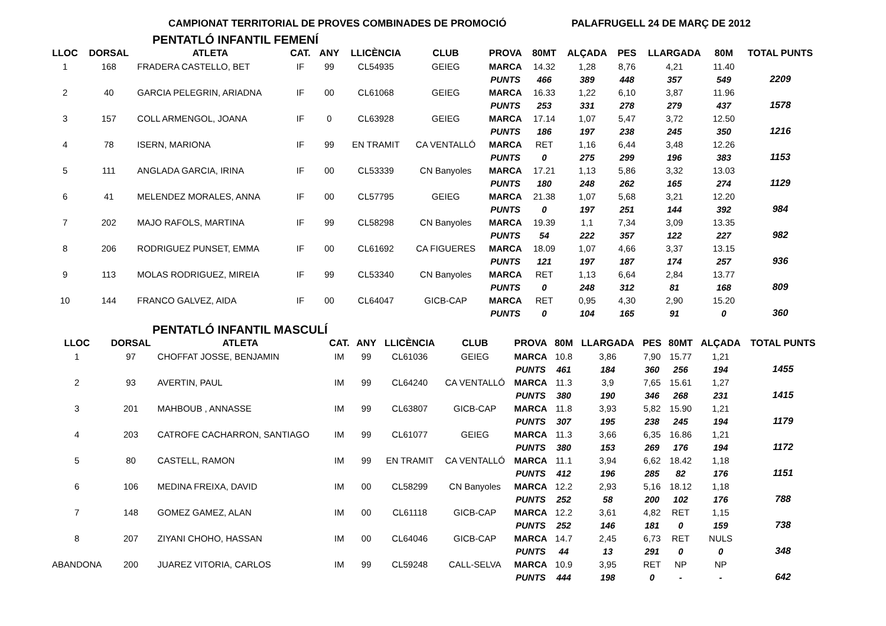CAMPIONAT TERRITORIAL DE PROVES COMBINADES DE PROMOCIÓ PALAFRUGELL 24 DE MARÇ DE 2012
PENTATLÓ INFANTIL FEMENÍ
| LLOC | DORSAL | ATLETA | CAT. | ANY | LLICÈNCIA | CLUB | PROVA | 80MT | ALÇADA | PES | LLARGADA | 80M | TOTAL PUNTS |
| --- | --- | --- | --- | --- | --- | --- | --- | --- | --- | --- | --- | --- | --- |
| 1 | 168 | FRADERA CASTELLO, BET | IF | 99 | CL54935 | GEIEG | MARCA | 14.32 | 1,28 | 8,76 | 4,21 | 11.40 | |
| | | | | | | | PUNTS | 466 | 389 | 448 | 357 | 549 | 2209 |
| 2 | 40 | GARCIA PELEGRIN, ARIADNA | IF | 00 | CL61068 | GEIEG | MARCA | 16.33 | 1,22 | 6,10 | 3,87 | 11.96 | |
| | | | | | | | PUNTS | 253 | 331 | 278 | 279 | 437 | 1578 |
| 3 | 157 | COLL ARMENGOL, JOANA | IF | 0 | CL63928 | GEIEG | MARCA | 17.14 | 1,07 | 5,47 | 3,72 | 12.50 | |
| | | | | | | | PUNTS | 186 | 197 | 238 | 245 | 350 | 1216 |
| 4 | 78 | ISERN, MARIONA | IF | 99 | EN TRAMIT | CA VENTALLÓ | MARCA | RET | 1,16 | 6,44 | 3,48 | 12.26 | |
| | | | | | | | PUNTS | 0 | 275 | 299 | 196 | 383 | 1153 |
| 5 | 111 | ANGLADA GARCIA, IRINA | IF | 00 | CL53339 | CN Banyoles | MARCA | 17.21 | 1,13 | 5,86 | 3,32 | 13.03 | |
| | | | | | | | PUNTS | 180 | 248 | 262 | 165 | 274 | 1129 |
| 6 | 41 | MELENDEZ MORALES, ANNA | IF | 00 | CL57795 | GEIEG | MARCA | 21.38 | 1,07 | 5,68 | 3,21 | 12.20 | |
| | | | | | | | PUNTS | 0 | 197 | 251 | 144 | 392 | 984 |
| 7 | 202 | MAJO RAFOLS, MARTINA | IF | 99 | CL58298 | CN Banyoles | MARCA | 19.39 | 1,1 | 7,34 | 3,09 | 13.35 | |
| | | | | | | | PUNTS | 54 | 222 | 357 | 122 | 227 | 982 |
| 8 | 206 | RODRIGUEZ PUNSET, EMMA | IF | 00 | CL61692 | CA FIGUERES | MARCA | 18.09 | 1,07 | 4,66 | 3,37 | 13.15 | |
| | | | | | | | PUNTS | 121 | 197 | 187 | 174 | 257 | 936 |
| 9 | 113 | MOLAS RODRIGUEZ, MIREIA | IF | 99 | CL53340 | CN Banyoles | MARCA | RET | 1,13 | 6,64 | 2,84 | 13.77 | |
| | | | | | | | PUNTS | 0 | 248 | 312 | 81 | 168 | 809 |
| 10 | 144 | FRANCO GALVEZ, AIDA | IF | 00 | CL64047 | GICB-CAP | MARCA | RET | 0,95 | 4,30 | 2,90 | 15.20 | |
| | | | | | | | PUNTS | 0 | 104 | 165 | 91 | 0 | 360 |
PENTATLÓ INFANTIL MASCULÍ
| LLOC | DORSAL | ATLETA | CAT. | ANY | LLICÈNCIA | CLUB | PROVA | 80M | LLARGADA | PES | 80MT | ALÇADA | TOTAL PUNTS |
| --- | --- | --- | --- | --- | --- | --- | --- | --- | --- | --- | --- | --- | --- |
| 1 | 97 | CHOFFAT JOSSE, BENJAMIN | IM | 99 | CL61036 | GEIEG | MARCA | 10.8 | 3,86 | 7,90 | 15.77 | 1,21 | |
| | | | | | | | PUNTS | 461 | 184 | 360 | 256 | 194 | 1455 |
| 2 | 93 | AVERTIN, PAUL | IM | 99 | CL64240 | CA VENTALLÓ | MARCA | 11.3 | 3,9 | 7,65 | 15.61 | 1,27 | |
| | | | | | | | PUNTS | 380 | 190 | 346 | 268 | 231 | 1415 |
| 3 | 201 | MAHBOUB , ANNASSE | IM | 99 | CL63807 | GICB-CAP | MARCA | 11.8 | 3,93 | 5,82 | 15.90 | 1,21 | |
| | | | | | | | PUNTS | 307 | 195 | 238 | 245 | 194 | 1179 |
| 4 | 203 | CATROFE CACHARRON, SANTIAGO | IM | 99 | CL61077 | GEIEG | MARCA | 11.3 | 3,66 | 6,35 | 16.86 | 1,21 | |
| | | | | | | | PUNTS | 380 | 153 | 269 | 176 | 194 | 1172 |
| 5 | 80 | CASTELL, RAMON | IM | 99 | EN TRAMIT | CA VENTALLÓ | MARCA | 11.1 | 3,94 | 6,62 | 18.42 | 1,18 | |
| | | | | | | | PUNTS | 412 | 196 | 285 | 82 | 176 | 1151 |
| 6 | 106 | MEDINA FREIXA, DAVID | IM | 00 | CL58299 | CN Banyoles | MARCA | 12.2 | 2,93 | 5,16 | 18.12 | 1,18 | |
| | | | | | | | PUNTS | 252 | 58 | 200 | 102 | 176 | 788 |
| 7 | 148 | GOMEZ GAMEZ, ALAN | IM | 00 | CL61118 | GICB-CAP | MARCA | 12.2 | 3,61 | 4,82 | RET | 1,15 | |
| | | | | | | | PUNTS | 252 | 146 | 181 | 0 | 159 | 738 |
| 8 | 207 | ZIYANI CHOHO, HASSAN | IM | 00 | CL64046 | GICB-CAP | MARCA | 14.7 | 2,45 | 6,73 | RET | NULS | |
| | | | | | | | PUNTS | 44 | 13 | 291 | 0 | 0 | 348 |
| ABANDONA | 200 | JUAREZ VITORIA, CARLOS | IM | 99 | CL59248 | CALL-SELVA | MARCA | 10.9 | 3,95 | RET | NP | NP | |
| | | | | | | | PUNTS | 444 | 198 | 0 | - | - | 642 |